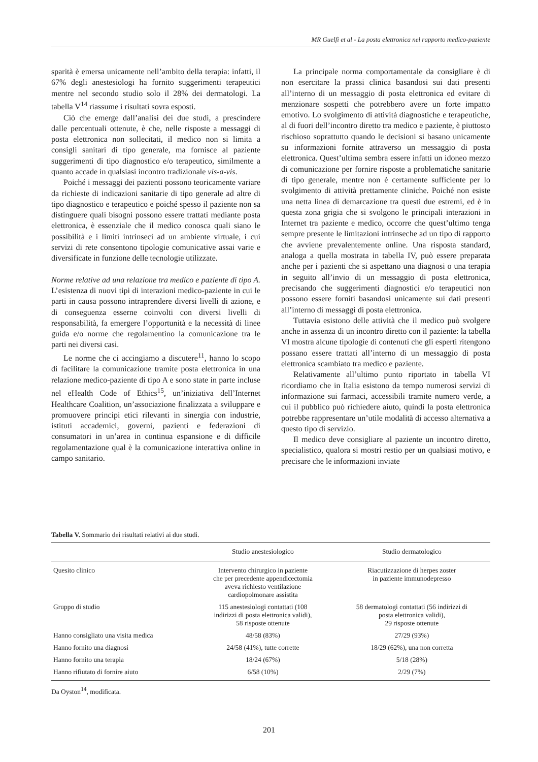MR Guelfi et al - La posta elettronica nel rapporto medico-paziente
sparità è emersa unicamente nell’ambito della terapia: infatti, il 67% degli anestesiologi ha fornito suggerimenti terapeutici mentre nel secondo studio solo il 28% dei dermatologi. La tabella V<sup>14</sup> riassume i risultati sovra esposti.
Ciò che emerge dall’analisi dei due studi, a prescindere dalle percentuali ottenute, è che, nelle risposte a messaggi di posta elettronica non sollecitati, il medico non si limita a consigli sanitari di tipo generale, ma fornisce al paziente suggerimenti di tipo diagnostico e/o terapeutico, similmente a quanto accade in qualsiasi incontro tradizionale vis-a-vis.
Poiché i messaggi dei pazienti possono teoricamente variare da richieste di indicazioni sanitarie di tipo generale ad altre di tipo diagnostico e terapeutico e poiché spesso il paziente non sa distinguere quali bisogni possono essere trattati mediante posta elettronica, è essenziale che il medico conosca quali siano le possibilità e i limiti intrinseci ad un ambiente virtuale, i cui servizi di rete consentono tipologie comunicative assai varie e diversificate in funzione delle tecnologie utilizzate.
Norme relative ad una relazione tra medico e paziente di tipo A. L’esistenza di nuovi tipi di interazioni medico-paziente in cui le parti in causa possono intraprendere diversi livelli di azione, e di conseguenza esserne coinvolti con diversi livelli di responsabilità, fa emergere l’opportunità e la necessità di linee guida e/o norme che regolamentino la comunicazione tra le parti nei diversi casi.
Le norme che ci accingiamo a discutere<sup>11</sup>, hanno lo scopo di facilitare la comunicazione tramite posta elettronica in una relazione medico-paziente di tipo A e sono state in parte incluse nel eHealth Code of Ethics<sup>15</sup>, un’iniziativa dell’Internet Healthcare Coalition, un’associazione finalizzata a sviluppare e promuovere principi etici rilevanti in sinergia con industrie, istituti accademici, governi, pazienti e federazioni di consumatori in un’area in continua espansione e di difficile regolamentazione qual è la comunicazione interattiva online in campo sanitario.
La principale norma comportamentale da consigliare è di non esercitare la prassi clinica basandosi sui dati presenti all’interno di un messaggio di posta elettronica ed evitare di menzionare sospetti che potrebbero avere un forte impatto emotivo. Lo svolgimento di attività diagnostiche e terapeutiche, al di fuori dell’incontro diretto tra medico e paziente, è piuttosto rischioso soprattutto quando le decisioni si basano unicamente su informazioni fornite attraverso un messaggio di posta elettronica. Quest’ultima sembra essere infatti un idoneo mezzo di comunicazione per fornire risposte a problematiche sanitarie di tipo generale, mentre non è certamente sufficiente per lo svolgimento di attività prettamente cliniche. Poiché non esiste una netta linea di demarcazione tra questi due estremi, ed è in questa zona grigia che si svolgono le principali interazioni in Internet tra paziente e medico, occorre che quest’ultimo tenga sempre presente le limitazioni intrinseche ad un tipo di rapporto che avviene prevalentemente online. Una risposta standard, analoga a quella mostrata in tabella IV, può essere preparata anche per i pazienti che si aspettano una diagnosi o una terapia in seguito all’invio di un messaggio di posta elettronica, precisando che suggerimenti diagnostici e/o terapeutici non possono essere forniti basandosi unicamente sui dati presenti all’interno di messaggi di posta elettronica.
Tuttavia esistono delle attività che il medico può svolgere anche in assenza di un incontro diretto con il paziente: la tabella VI mostra alcune tipologie di contenuti che gli esperti ritengono possano essere trattati all’interno di un messaggio di posta elettronica scambiato tra medico e paziente.
Relativamente all’ultimo punto riportato in tabella VI ricordiamo che in Italia esistono da tempo numerosi servizi di informazione sui farmaci, accessibili tramite numero verde, a cui il pubblico può richiedere aiuto, quindi la posta elettronica potrebbe rappresentare un’utile modalità di accesso alternativa a questo tipo di servizio.
Il medico deve consigliare al paziente un incontro diretto, specialistico, qualora si mostri restio per un qualsiasi motivo, e precisare che le informazioni inviate
Tabella V. Sommario dei risultati relativi ai due studi.
| | Studio anestesiologico | Studio dermatologico |
| --- | --- | --- |
| Quesito clinico | Intervento chirurgico in paziente che per precedente appendicectomia aveva richiesto ventilazione cardiopolmonare assistita | Riacutizzazione di herpes zoster in paziente immunodepresso |
| Gruppo di studio | 115 anestesiologi contattati (108 indirizzi di posta elettronica validi), 58 risposte ottenute | 58 dermatologi contattati (56 indirizzi di posta elettronica validi), 29 risposte ottenute |
| Hanno consigliato una visita medica | 48/58 (83%) | 27/29 (93%) |
| Hanno fornito una diagnosi | 24/58 (41%), tutte corrette | 18/29 (62%), una non corretta |
| Hanno fornito una terapia | 18/24 (67%) | 5/18 (28%) |
| Hanno rifiutato di fornire aiuto | 6/58 (10%) | 2/29 (7%) |
Da Oyston<sup>14</sup>, modificata.
201